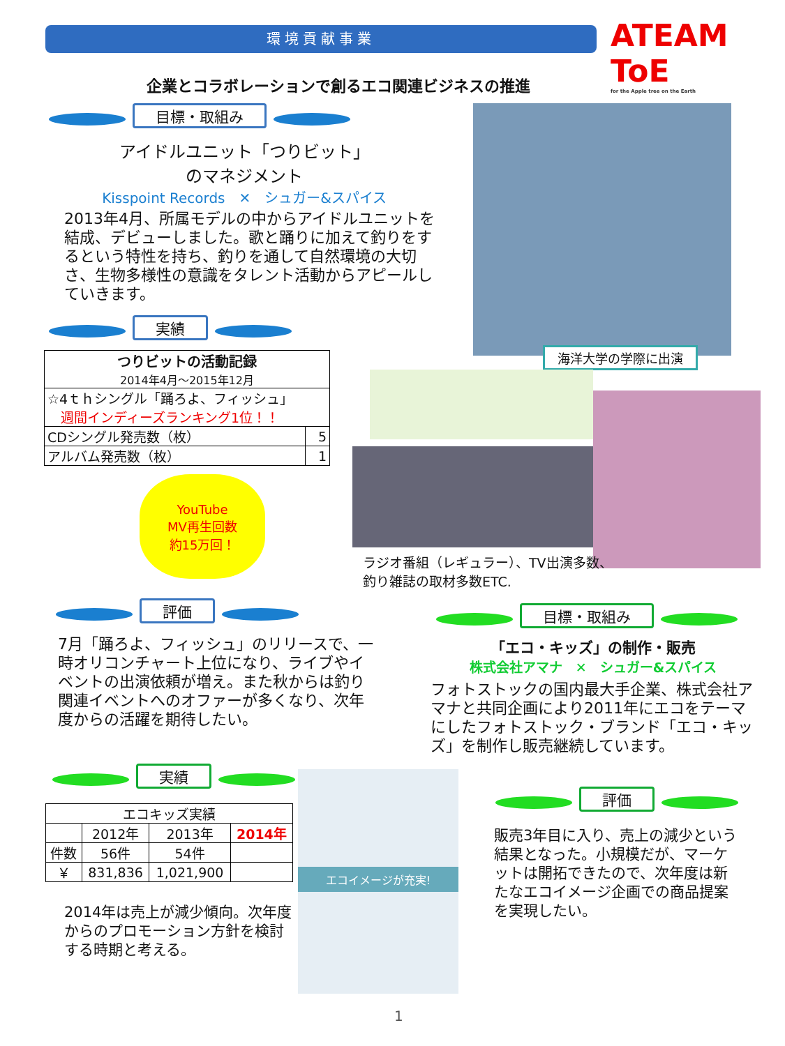環境貢献事業
ATEAM ToE
for the Apple tree on the Earth
企業とコラボレーションで創るエコ関連ビジネスの推進
目標・取組み
アイドルユニット「つりビット」
のマネジメント
Kisspoint Records　✕　シュガー&スパイス
2013年4月、所属モデルの中からアイドルユニットを結成、デビューしました。歌と踊りに加えて釣りをするという特性を持ち、釣りを通して自然環境の大切さ、生物多様性の意識をタレント活動からアピールしていきます。
実績
| つりビットの活動記録 2014年4月～2015年12月 | |
| --- | --- |
| ☆4ｔｈシングル「踊ろよ、フィッシュ」 週間インディーズランキング1位！！ | |
| CDシングル発売数（枚） | 5 |
| アルバム発売数（枚） | 1 |
YouTube
MV再生回数
約15万回！
海洋大学の学際に出演
ラジオ番組（レギュラー）、TV出演多数、
釣り雑誌の取材多数ETC.
評価
7月「踊ろよ、フィッシュ」のリリースで、一時オリコンチャート上位になり、ライブやイベントの出演依頼が増え。また秋からは釣り関連イベントへのオファーが多くなり、次年度からの活躍を期待したい。
目標・取組み
「エコ・キッズ」の制作・販売
株式会社アマナ　✕　シュガー&スパイス
フォトストックの国内最大手企業、株式会社アマナと共同企画により2011年にエコをテーマにしたフォトストック・ブランド「エコ・キッズ」を制作し販売継続しています。
実績
| エコキッズ実績 | | | |
| --- | --- | --- | --- |
| | 2012年 | 2013年 | 2014年 |
| 件数 | 56件 | 54件 | |
| ￥ | 831,836 | 1,021,900 | |
2014年は売上が減少傾向。次年度からのプロモーション方針を検討する時期と考える。
エコイメージが充実!
評価
販売3年目に入り、売上の減少という結果となった。小規模だが、マーケットは開拓できたので、次年度は新たなエコイメージ企画での商品提案を実現したい。
1